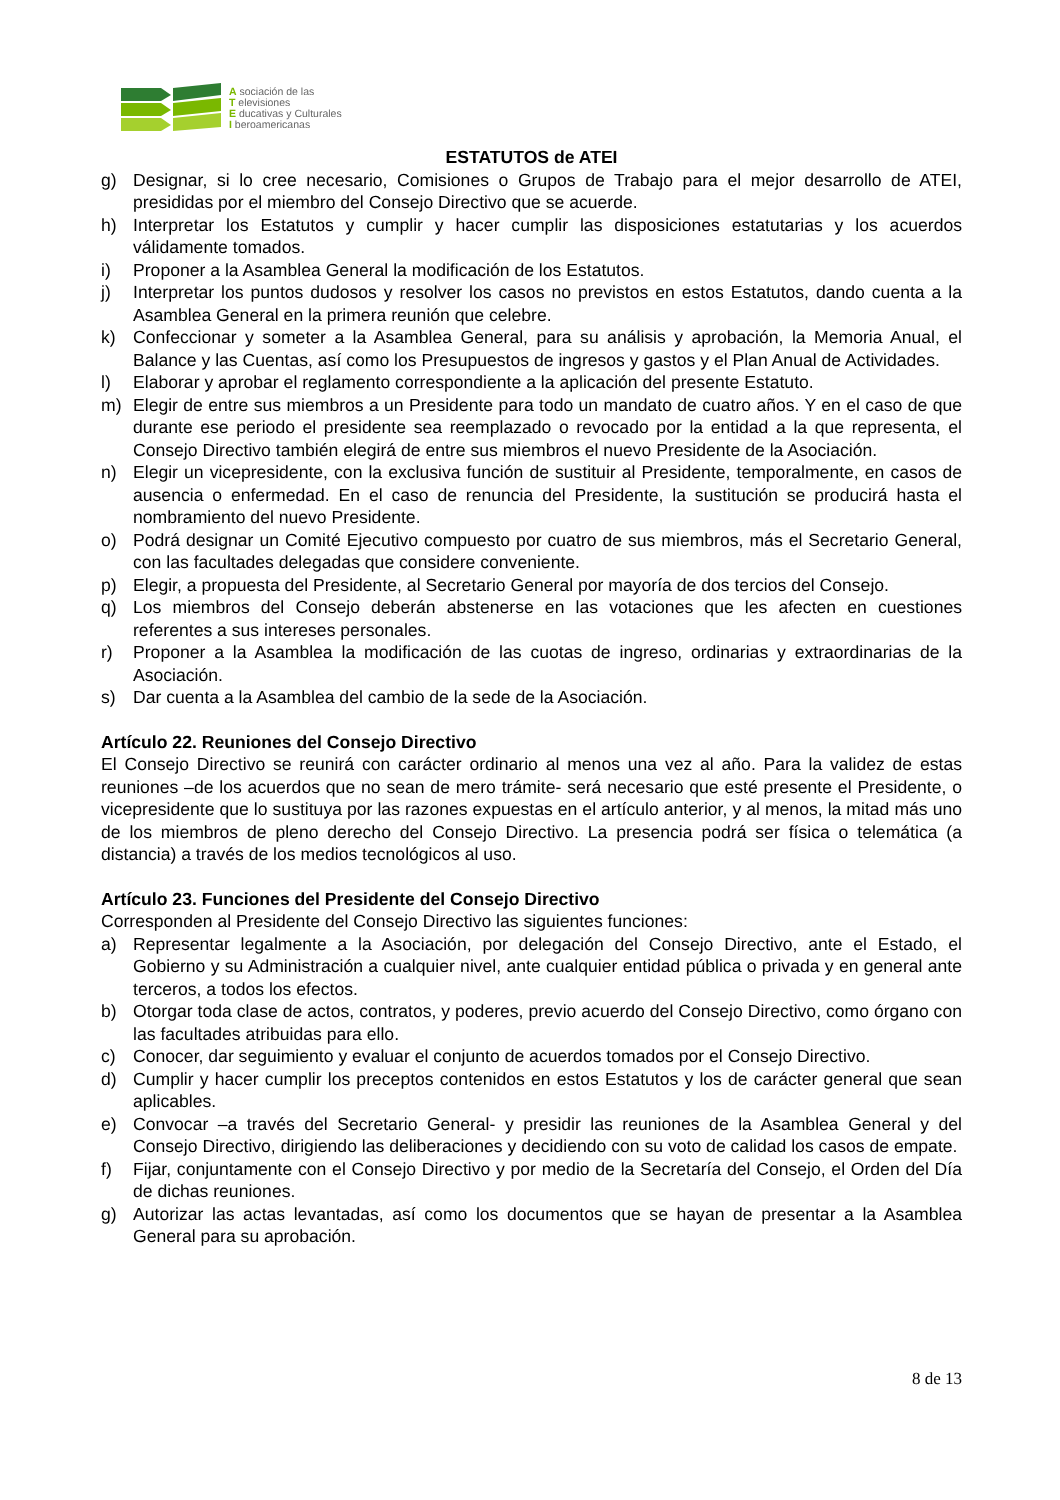A sociación de las
T elevisiones
E ducativas y Culturales
I beroamericanas
ESTATUTOS de ATEI
g) Designar, si lo cree necesario, Comisiones o Grupos de Trabajo para el mejor desarrollo de ATEI, presididas por el miembro del Consejo Directivo que se acuerde.
h) Interpretar los Estatutos y cumplir y hacer cumplir las disposiciones estatutarias y los acuerdos válidamente tomados.
i) Proponer a la Asamblea General la modificación de los Estatutos.
j) Interpretar los puntos dudosos y resolver los casos no previstos en estos Estatutos, dando cuenta a la Asamblea General en la primera reunión que celebre.
k) Confeccionar y someter a la Asamblea General, para su análisis y aprobación, la Memoria Anual, el Balance y las Cuentas, así como los Presupuestos de ingresos y gastos y el Plan Anual de Actividades.
l) Elaborar y aprobar el reglamento correspondiente a la aplicación del presente Estatuto.
m) Elegir de entre sus miembros a un Presidente para todo un mandato de cuatro años. Y en el caso de que durante ese periodo el presidente sea reemplazado o revocado por la entidad a la que representa, el Consejo Directivo también elegirá de entre sus miembros el nuevo Presidente de la Asociación.
n) Elegir un vicepresidente, con la exclusiva función de sustituir al Presidente, temporalmente, en casos de ausencia o enfermedad. En el caso de renuncia del Presidente, la sustitución se producirá hasta el nombramiento del nuevo Presidente.
o) Podrá designar un Comité Ejecutivo compuesto por cuatro de sus miembros, más el Secretario General, con las facultades delegadas que considere conveniente.
p) Elegir, a propuesta del Presidente, al Secretario General por mayoría de dos tercios del Consejo.
q) Los miembros del Consejo deberán abstenerse en las votaciones que les afecten en cuestiones referentes a sus intereses personales.
r) Proponer a la Asamblea la modificación de las cuotas de ingreso, ordinarias y extraordinarias de la Asociación.
s) Dar cuenta a la Asamblea del cambio de la sede de la Asociación.
Artículo 22. Reuniones del Consejo Directivo
El Consejo Directivo se reunirá con carácter ordinario al menos una vez al año. Para la validez de estas reuniones –de los acuerdos que no sean de mero trámite- será necesario que esté presente el Presidente, o vicepresidente que lo sustituya por las razones expuestas en el artículo anterior, y al menos, la mitad más uno de los miembros de pleno derecho del Consejo Directivo. La presencia podrá ser física o telemática (a distancia) a través de los medios tecnológicos al uso.
Artículo 23. Funciones del Presidente del Consejo Directivo
Corresponden al Presidente del Consejo Directivo las siguientes funciones:
a) Representar legalmente a la Asociación, por delegación del Consejo Directivo, ante el Estado, el Gobierno y su Administración a cualquier nivel, ante cualquier entidad pública o privada y en general ante terceros, a todos los efectos.
b) Otorgar toda clase de actos, contratos, y poderes, previo acuerdo del Consejo Directivo, como órgano con las facultades atribuidas para ello.
c) Conocer, dar seguimiento y evaluar el conjunto de acuerdos tomados por el Consejo Directivo.
d) Cumplir y hacer cumplir los preceptos contenidos en estos Estatutos y los de carácter general que sean aplicables.
e) Convocar –a través del Secretario General- y presidir las reuniones de la Asamblea General y del Consejo Directivo, dirigiendo las deliberaciones y decidiendo con su voto de calidad los casos de empate.
f) Fijar, conjuntamente con el Consejo Directivo y por medio de la Secretaría del Consejo, el Orden del Día de dichas reuniones.
g) Autorizar las actas levantadas, así como los documentos que se hayan de presentar a la Asamblea General para su aprobación.
8 de 13